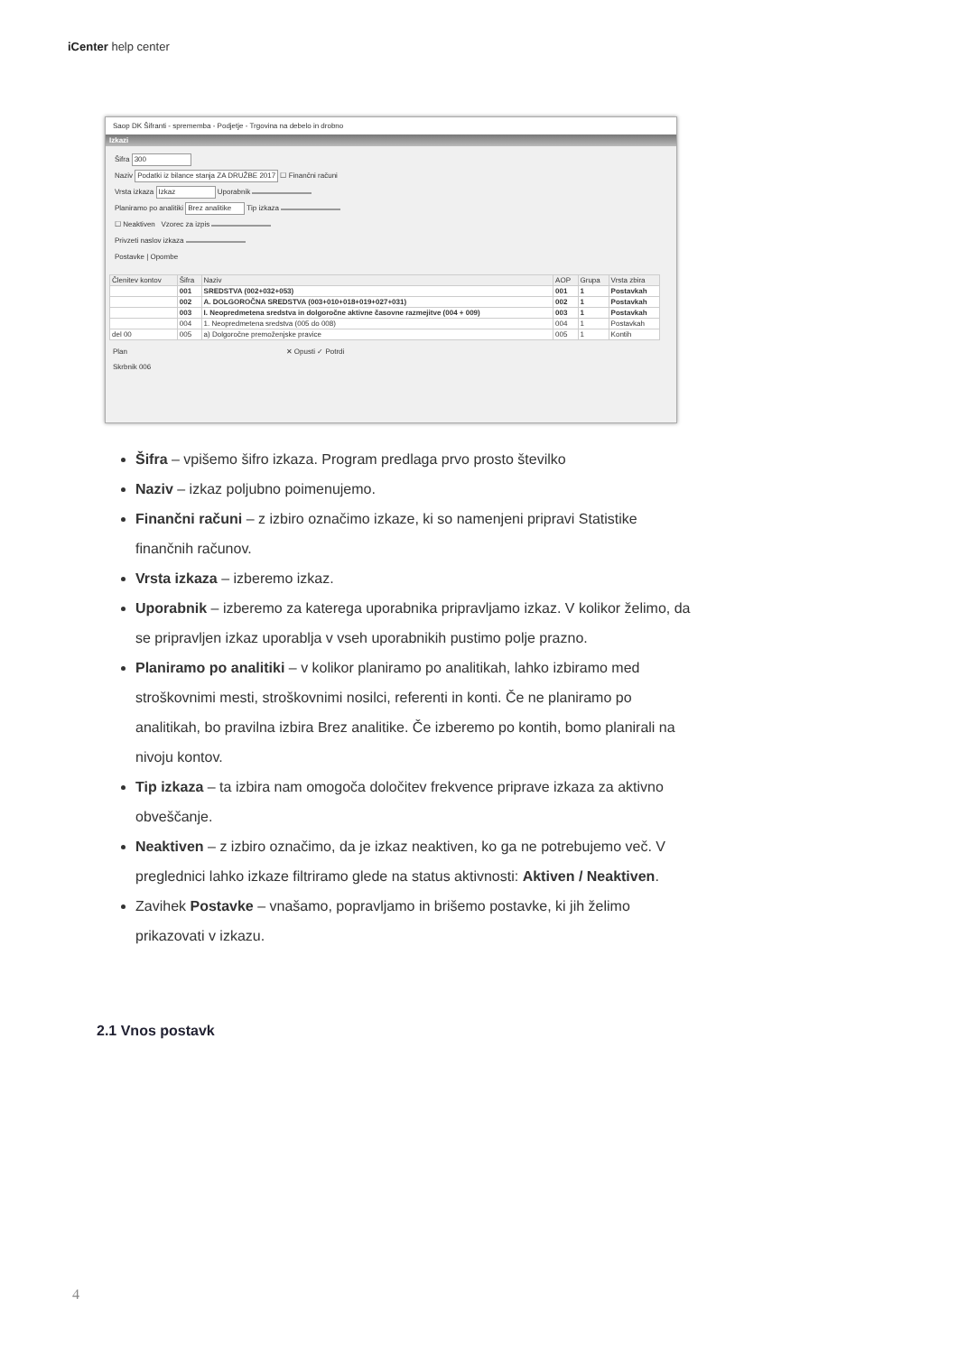iCenter help center
Saop DK Šifranti - sprememba - Podjetje - Trgovina na debelo in drobno
Izkazi
Šifra 300
Naziv Podatki iz bilance stanja ZA DRUŽBE 2017 ☐ Finančni računi
Vrsta izkaza Izkaz Uporabnik
Planiramo po analitiki Brez analitike Tip izkaza
☐ Neaktiven Vzorec za izpis
Privzeti naslov izkaza
Postavke | Opombe
| Členitev kontov | Šifra | Naziv | AOP | Grupa | Vrsta zbira |
| --- | --- | --- | --- | --- | --- |
| | 001 | SREDSTVA (002+032+053) | 001 | 1 | Postavkah |
| | 002 | A. DOLGOROČNA SREDSTVA (003+010+018+019+027+031) | 002 | 1 | Postavkah |
| | 003 | I. Neopredmetena sredstva in dolgoročne aktivne časovne razmejitve (004 + 009) | 003 | 1 | Postavkah |
| | 004 | 1. Neopredmetena sredstva (005 do 008) | 004 | 1 | Postavkah |
| del 00 | 005 | a) Dolgoročne premoženjske pravice | 005 | 1 | Kontih |
Plan ✕ Opusti ✓ Potrdi
Skrbnik 006
Šifra – vpišemo šifro izkaza. Program predlaga prvo prosto številko
Naziv – izkaz poljubno poimenujemo.
Finančni računi – z izbiro označimo izkaze, ki so namenjeni pripravi Statistike finančnih računov.
Vrsta izkaza – izberemo izkaz.
Uporabnik – izberemo za katerega uporabnika pripravljamo izkaz. V kolikor želimo, da se pripravljen izkaz uporablja v vseh uporabnikih pustimo polje prazno.
Planiramo po analitiki – v kolikor planiramo po analitikah, lahko izbiramo med stroškovnimi mesti, stroškovnimi nosilci, referenti in konti. Če ne planiramo po analitikah, bo pravilna izbira Brez analitike. Če izberemo po kontih, bomo planirali na nivoju kontov.
Tip izkaza – ta izbira nam omogoča določitev frekvence priprave izkaza za aktivno obveščanje.
Neaktiven – z izbiro označimo, da je izkaz neaktiven, ko ga ne potrebujemo več. V preglednici lahko izkaze filtriramo glede na status aktivnosti: Aktiven / Neaktiven.
Zavihek Postavke – vnašamo, popravljamo in brišemo postavke, ki jih želimo prikazovati v izkazu.
2.1 Vnos postavk
4